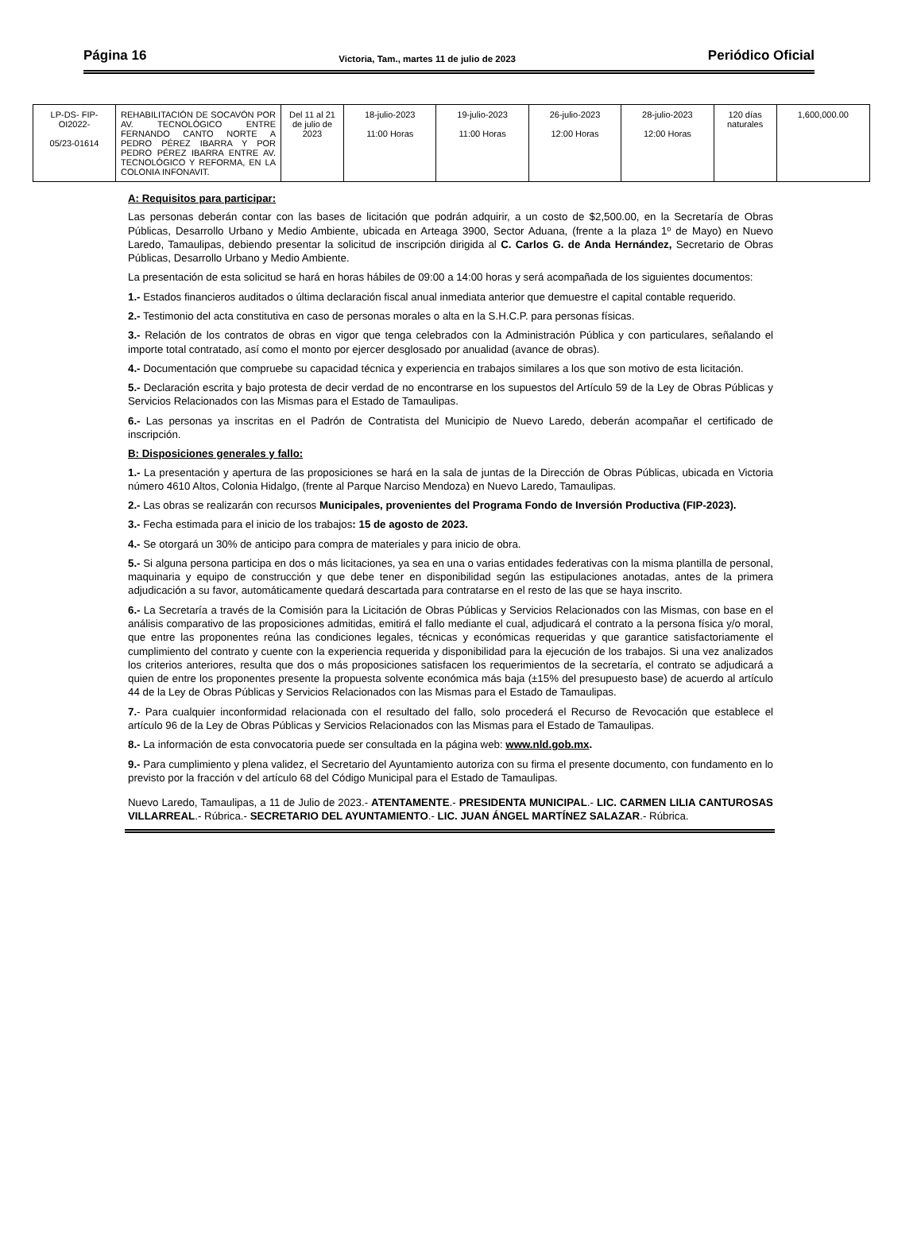Página 16 Victoria, Tam., martes 11 de julio de 2023 Periódico Oficial
| LP-DS- FIP-OI2022- 05/23-01614 | REHABILITACIÓN DE SOCAVÓN POR AV. TECNOLÓGICO ENTRE FERNANDO CANTO NORTE A PEDRO PÉREZ IBARRA Y POR PEDRO PÉREZ IBARRA ENTRE AV. TECNOLÓGICO Y REFORMA, EN LA COLONIA INFONAVIT. | Del 11 al 21 de julio de 2023 | 18-julio-2023 11:00 Horas | 19-julio-2023 11:00 Horas | 26-julio-2023 12:00 Horas | 28-julio-2023 12:00 Horas | 120 días naturales | 1,600,000.00 |
A: Requisitos para participar:
Las personas deberán contar con las bases de licitación que podrán adquirir, a un costo de $2,500.00, en la Secretaría de Obras Públicas, Desarrollo Urbano y Medio Ambiente, ubicada en Arteaga 3900, Sector Aduana, (frente a la plaza 1º de Mayo) en Nuevo Laredo, Tamaulipas, debiendo presentar la solicitud de inscripción dirigida al C. Carlos G. de Anda Hernández, Secretario de Obras Públicas, Desarrollo Urbano y Medio Ambiente.
La presentación de esta solicitud se hará en horas hábiles de 09:00 a 14:00 horas y será acompañada de los siguientes documentos:
1.- Estados financieros auditados o última declaración fiscal anual inmediata anterior que demuestre el capital contable requerido.
2.- Testimonio del acta constitutiva en caso de personas morales o alta en la S.H.C.P. para personas físicas.
3.- Relación de los contratos de obras en vigor que tenga celebrados con la Administración Pública y con particulares, señalando el importe total contratado, así como el monto por ejercer desglosado por anualidad (avance de obras).
4.- Documentación que compruebe su capacidad técnica y experiencia en trabajos similares a los que son motivo de esta licitación.
5.- Declaración escrita y bajo protesta de decir verdad de no encontrarse en los supuestos del Artículo 59 de la Ley de Obras Públicas y Servicios Relacionados con las Mismas para el Estado de Tamaulipas.
6.- Las personas ya inscritas en el Padrón de Contratista del Municipio de Nuevo Laredo, deberán acompañar el certificado de inscripción.
B: Disposiciones generales y fallo:
1.- La presentación y apertura de las proposiciones se hará en la sala de juntas de la Dirección de Obras Públicas, ubicada en Victoria número 4610 Altos, Colonia Hidalgo, (frente al Parque Narciso Mendoza) en Nuevo Laredo, Tamaulipas.
2.- Las obras se realizarán con recursos Municipales, provenientes del Programa Fondo de Inversión Productiva (FIP-2023).
3.- Fecha estimada para el inicio de los trabajos: 15 de agosto de 2023.
4.- Se otorgará un 30% de anticipo para compra de materiales y para inicio de obra.
5.- Si alguna persona participa en dos o más licitaciones, ya sea en una o varias entidades federativas con la misma plantilla de personal, maquinaria y equipo de construcción y que debe tener en disponibilidad según las estipulaciones anotadas, antes de la primera adjudicación a su favor, automáticamente quedará descartada para contratarse en el resto de las que se haya inscrito.
6.- La Secretaría a través de la Comisión para la Licitación de Obras Públicas y Servicios Relacionados con las Mismas, con base en el análisis comparativo de las proposiciones admitidas, emitirá el fallo mediante el cual, adjudicará el contrato a la persona física y/o moral, que entre las proponentes reúna las condiciones legales, técnicas y económicas requeridas y que garantice satisfactoriamente el cumplimiento del contrato y cuente con la experiencia requerida y disponibilidad para la ejecución de los trabajos. Si una vez analizados los criterios anteriores, resulta que dos o más proposiciones satisfacen los requerimientos de la secretaría, el contrato se adjudicará a quien de entre los proponentes presente la propuesta solvente económica más baja (±15% del presupuesto base) de acuerdo al artículo 44 de la Ley de Obras Públicas y Servicios Relacionados con las Mismas para el Estado de Tamaulipas.
7.- Para cualquier inconformidad relacionada con el resultado del fallo, solo procederá el Recurso de Revocación que establece el artículo 96 de la Ley de Obras Públicas y Servicios Relacionados con las Mismas para el Estado de Tamaulipas.
8.- La información de esta convocatoria puede ser consultada en la página web: www.nld.gob.mx.
9.- Para cumplimiento y plena validez, el Secretario del Ayuntamiento autoriza con su firma el presente documento, con fundamento en lo previsto por la fracción v del artículo 68 del Código Municipal para el Estado de Tamaulipas.
Nuevo Laredo, Tamaulipas, a 11 de Julio de 2023.- ATENTAMENTE.- PRESIDENTA MUNICIPAL.- LIC. CARMEN LILIA CANTUROSAS VILLARREAL.- Rúbrica.- SECRETARIO DEL AYUNTAMIENTO.- LIC. JUAN ÁNGEL MARTÍNEZ SALAZAR.- Rúbrica.